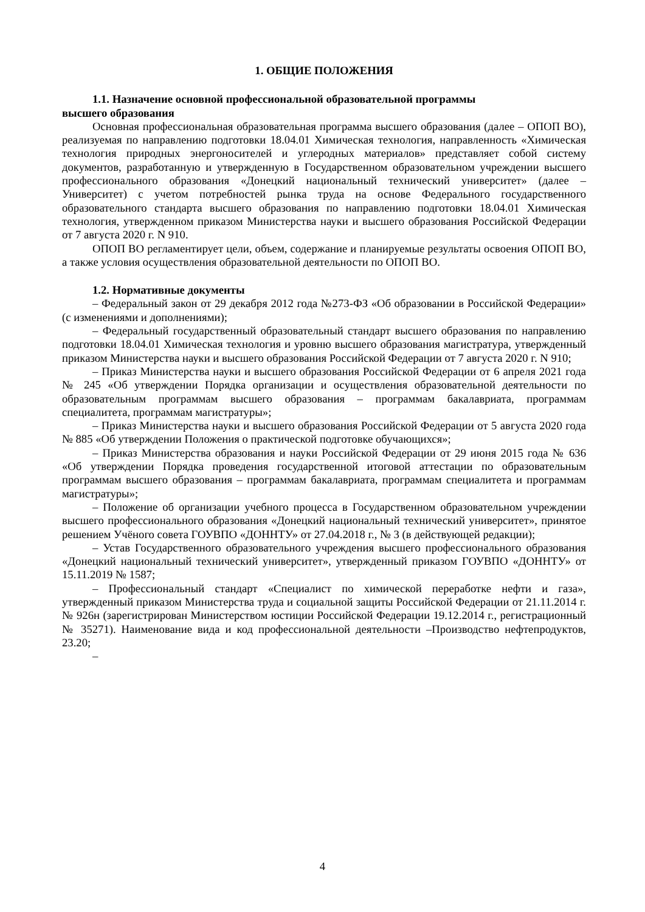1. ОБЩИЕ ПОЛОЖЕНИЯ
1.1. Назначение основной профессиональной образовательной программы
высшего образования
Основная профессиональная образовательная программа высшего образования (далее – ОПОП ВО), реализуемая по направлению подготовки 18.04.01 Химическая технология, направленность «Химическая технология природных энергоносителей и углеродных материалов» представляет собой систему документов, разработанную и утвержденную в Государственном образовательном учреждении высшего профессионального образования «Донецкий национальный технический университет» (далее – Университет) с учетом потребностей рынка труда на основе Федерального государственного образовательного стандарта высшего образования по направлению подготовки 18.04.01 Химическая технология, утвержденном приказом Министерства науки и высшего образования Российской Федерации от 7 августа 2020 г. N 910.
ОПОП ВО регламентирует цели, объем, содержание и планируемые результаты освоения ОПОП ВО, а также условия осуществления образовательной деятельности по ОПОП ВО.
1.2. Нормативные документы
– Федеральный закон от 29 декабря 2012 года №273-ФЗ «Об образовании в Российской Федерации» (с изменениями и дополнениями);
– Федеральный государственный образовательный стандарт высшего образования по направлению подготовки 18.04.01 Химическая технология и уровню высшего образования магистратура, утвержденный приказом Министерства науки и высшего образования Российской Федерации от 7 августа 2020 г. N 910;
– Приказ Министерства науки и высшего образования Российской Федерации от 6 апреля 2021 года № 245 «Об утверждении Порядка организации и осуществления образовательной деятельности по образовательным программам высшего образования – программам бакалавриата, программам специалитета, программам магистратуры»;
– Приказ Министерства науки и высшего образования Российской Федерации от 5 августа 2020 года № 885 «Об утверждении Положения о практической подготовке обучающихся»;
– Приказ Министерства образования и науки Российской Федерации от 29 июня 2015 года № 636 «Об утверждении Порядка проведения государственной итоговой аттестации по образовательным программам высшего образования – программам бакалавриата, программам специалитета и программам магистратуры»;
– Положение об организации учебного процесса в Государственном образовательном учреждении высшего профессионального образования «Донецкий национальный технический университет», принятое решением Учёного совета ГОУВПО «ДОННТУ» от 27.04.2018 г., № 3 (в действующей редакции);
– Устав Государственного образовательного учреждения высшего профессионального образования «Донецкий национальный технический университет», утвержденный приказом ГОУВПО «ДОННТУ» от 15.11.2019 № 1587;
– Профессиональный стандарт «Специалист по химической переработке нефти и газа», утвержденный приказом Министерства труда и социальной защиты Российской Федерации от 21.11.2014 г. № 926н (зарегистрирован Министерством юстиции Российской Федерации 19.12.2014 г., регистрационный № 35271). Наименование вида и код профессиональной деятельности –Производство нефтепродуктов, 23.20;
–
4